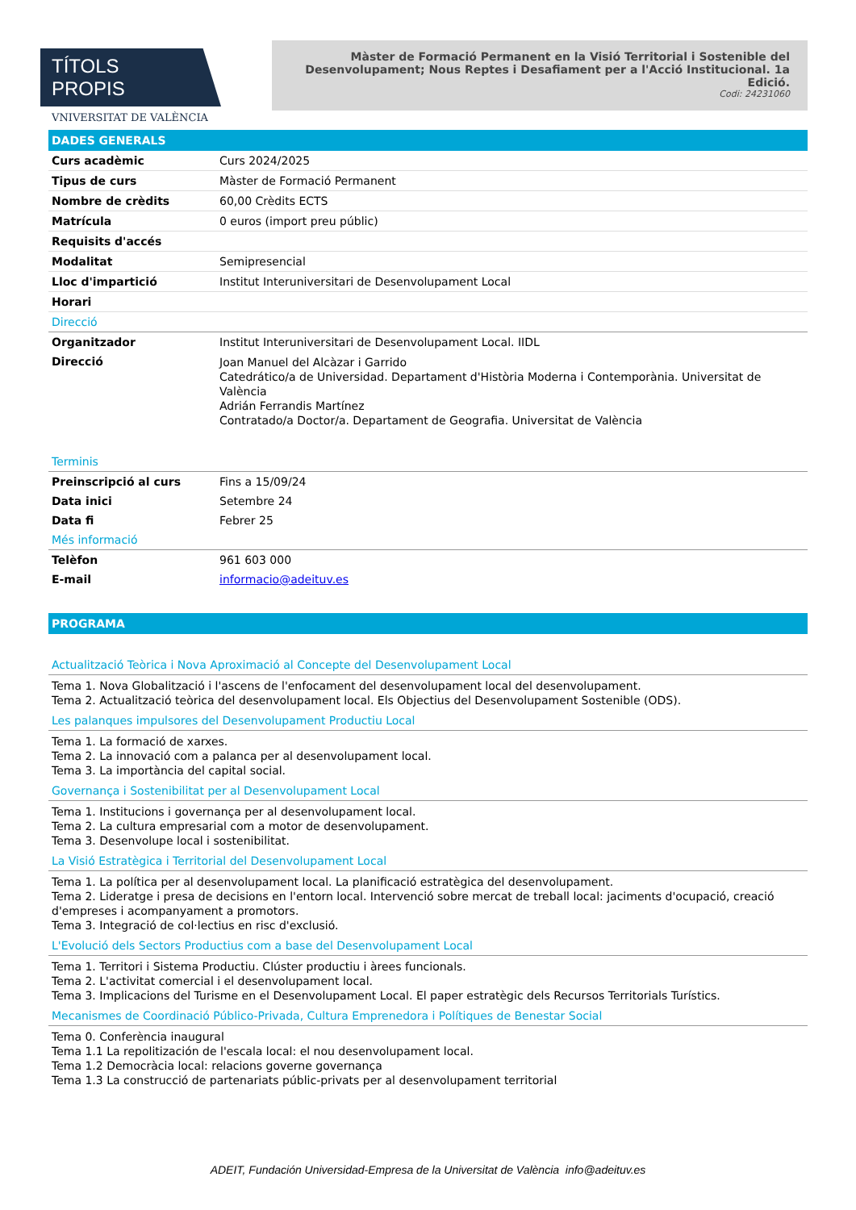TÍTOLS PROPIS
VNIVERSITAT DE VALÈNCIA
Màster de Formació Permanent en la Visió Territorial i Sostenible del Desenvolupament; Nous Reptes i Desafiament per a l'Acció Institucional. 1a Edició.
Codi: 24231060
DADES GENERALS
| Curs acadèmic | Curs 2024/2025 |
| Tipus de curs | Màster de Formació Permanent |
| Nombre de crèdits | 60,00 Crèdits ECTS |
| Matrícula | 0 euros (import preu públic) |
| Requisits d'accés | |
| Modalitat | Semipresencial |
| Lloc d'impartició | Institut Interuniversitari de Desenvolupament Local |
| Horari | |
Direcció
| Organitzador | Institut Interuniversitari de Desenvolupament Local. IIDL |
| Direcció | Joan Manuel del Alcàzar i Garrido Catedrático/a de Universidad. Departament d'Història Moderna i Contemporània. Universitat de València Adrián Ferrandis Martínez Contratado/a Doctor/a. Departament de Geografia. Universitat de València |
Terminis
| Preinscripció al curs | Fins a 15/09/24 |
| Data inici | Setembre 24 |
| Data fi | Febrer 25 |
Més informació
| Telèfon | 961 603 000 |
| E-mail | informacio@adeituv.es |
PROGRAMA
Actualització Teòrica i Nova Aproximació al Concepte del Desenvolupament Local
Tema 1. Nova Globalització i l'ascens de l'enfocament del desenvolupament local del desenvolupament.
Tema 2. Actualització teòrica del desenvolupament local. Els Objectius del Desenvolupament Sostenible (ODS).
Les palanques impulsores del Desenvolupament Productiu Local
Tema 1. La formació de xarxes.
Tema 2. La innovació com a palanca per al desenvolupament local.
Tema 3. La importància del capital social.
Governança i Sostenibilitat per al Desenvolupament Local
Tema 1. Institucions i governança per al desenvolupament local.
Tema 2. La cultura empresarial com a motor de desenvolupament.
Tema 3. Desenvolupe local i sostenibilitat.
La Visió Estratègica i Territorial del Desenvolupament Local
Tema 1. La política per al desenvolupament local. La planificació estratègica del desenvolupament.
Tema 2. Lideratge i presa de decisions en l'entorn local. Intervenció sobre mercat de treball local: jaciments d'ocupació, creació d'empreses i acompanyament a promotors.
Tema 3. Integració de col·lectius en risc d'exclusió.
L'Evolució dels Sectors Productius com a base del Desenvolupament Local
Tema 1. Territori i Sistema Productiu. Clúster productiu i àrees funcionals.
Tema 2. L'activitat comercial i el desenvolupament local.
Tema 3. Implicacions del Turisme en el Desenvolupament Local. El paper estratègic dels Recursos Territorials Turístics.
Mecanismes de Coordinació Público-Privada, Cultura Emprenedora i Polítiques de Benestar Social
Tema 0. Conferència inaugural
Tema 1.1 La repolitización de l'escala local: el nou desenvolupament local.
Tema 1.2 Democràcia local: relacions governe governança
Tema 1.3 La construcció de partenariats públic-privats per al desenvolupament territorial
ADEIT, Fundación Universidad-Empresa de la Universitat de València info@adeituv.es